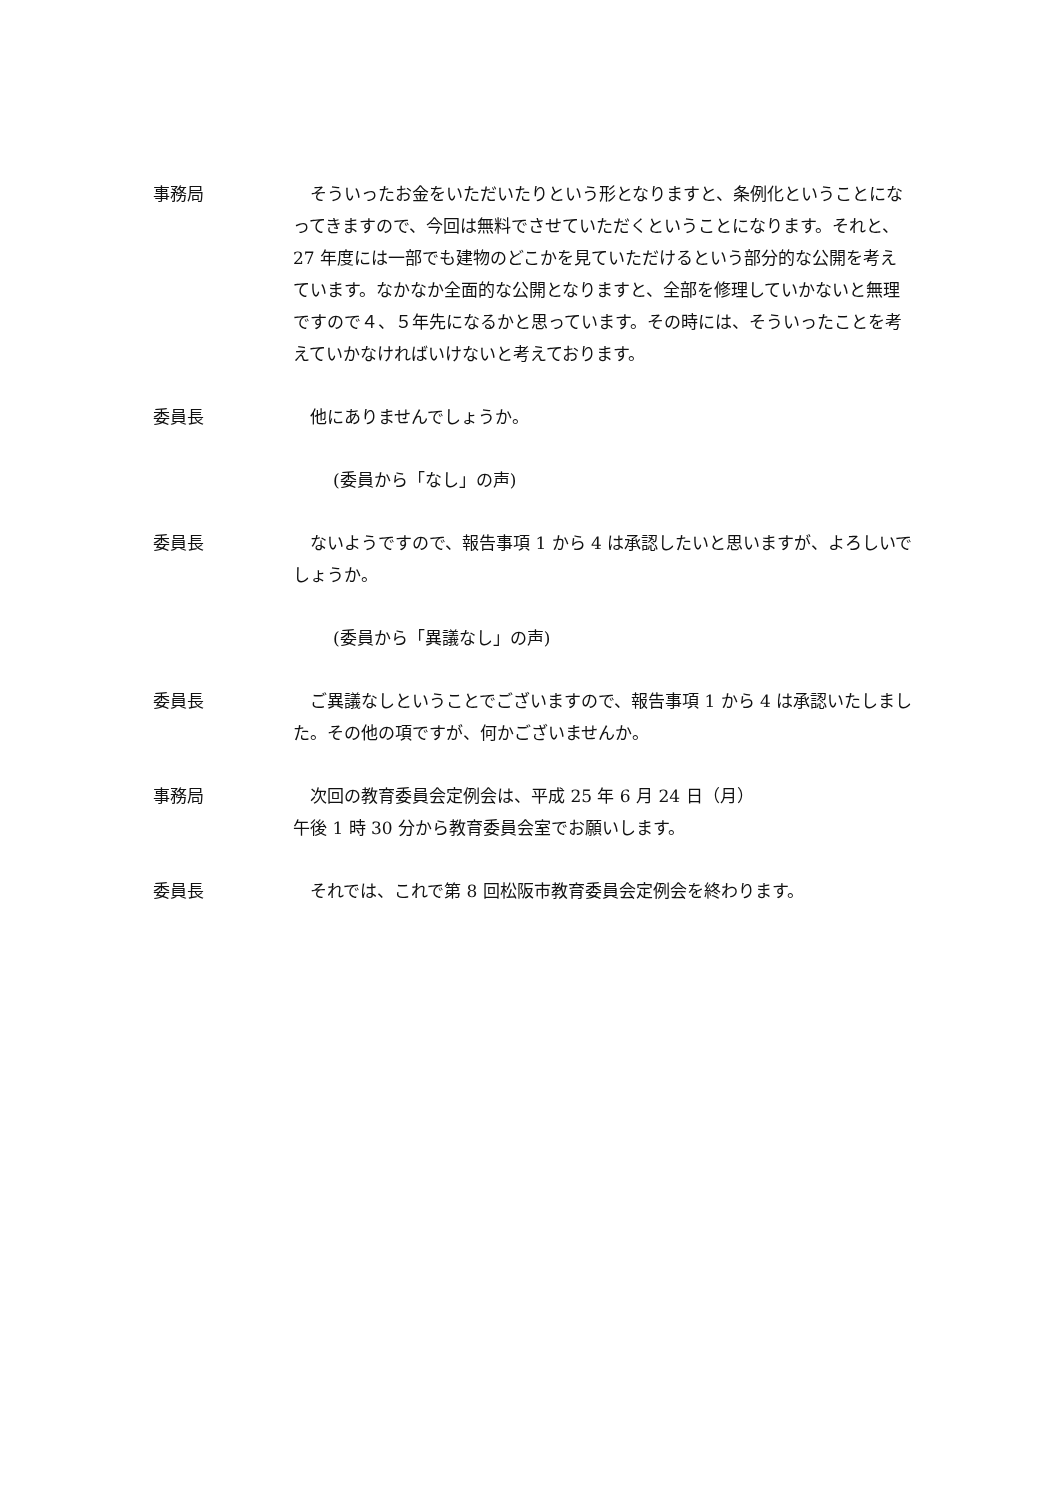事務局 　そういったお金をいただいたりという形となりますと、条例化ということになってきますので、今回は無料でさせていただくということになります。それと、27 年度には一部でも建物のどこかを見ていただけるという部分的な公開を考えています。なかなか全面的な公開となりますと、全部を修理していかないと無理ですので４、５年先になるかと思っています。その時には、そういったことを考えていかなければいけないと考えております。
委員長 　他にありませんでしょうか。
(委員から「なし」の声)
委員長 　ないようですので、報告事項 1 から 4 は承認したいと思いますが、よろしいでしょうか。
(委員から「異議なし」の声)
委員長 　ご異議なしということでございますので、報告事項 1 から 4 は承認いたしました。その他の項ですが、何かございませんか。
事務局 　次回の教育委員会定例会は、平成 25 年 6 月 24 日（月）
午後 1 時 30 分から教育委員会室でお願いします。
委員長 　それでは、これで第 8 回松阪市教育委員会定例会を終わります。